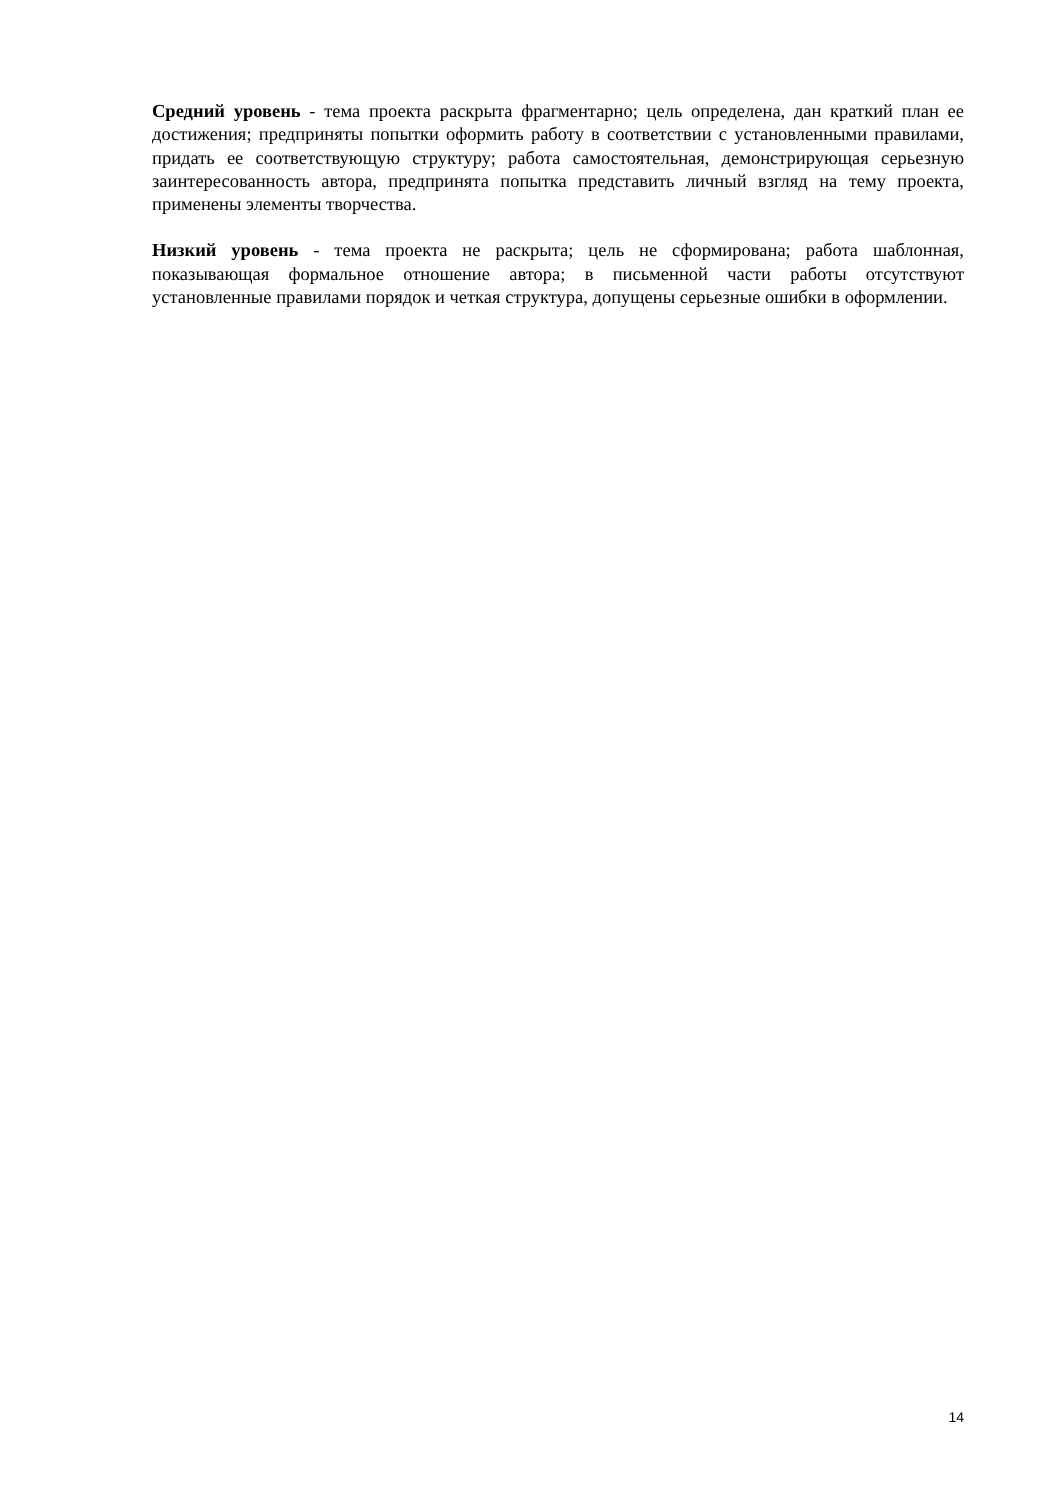Средний уровень - тема проекта раскрыта фрагментарно; цель определена, дан краткий план ее достижения; предприняты попытки оформить работу в соответствии с установленными правилами, придать ее соответствующую структуру; работа самостоятельная, демонстрирующая серьезную заинтересованность автора, предпринята попытка представить личный взгляд на тему проекта, применены элементы творчества.
Низкий уровень - тема проекта не раскрыта; цель не сформирована; работа шаблонная, показывающая формальное отношение автора; в письменной части работы отсутствуют установленные правилами порядок и четкая структура, допущены серьезные ошибки в оформлении.
14